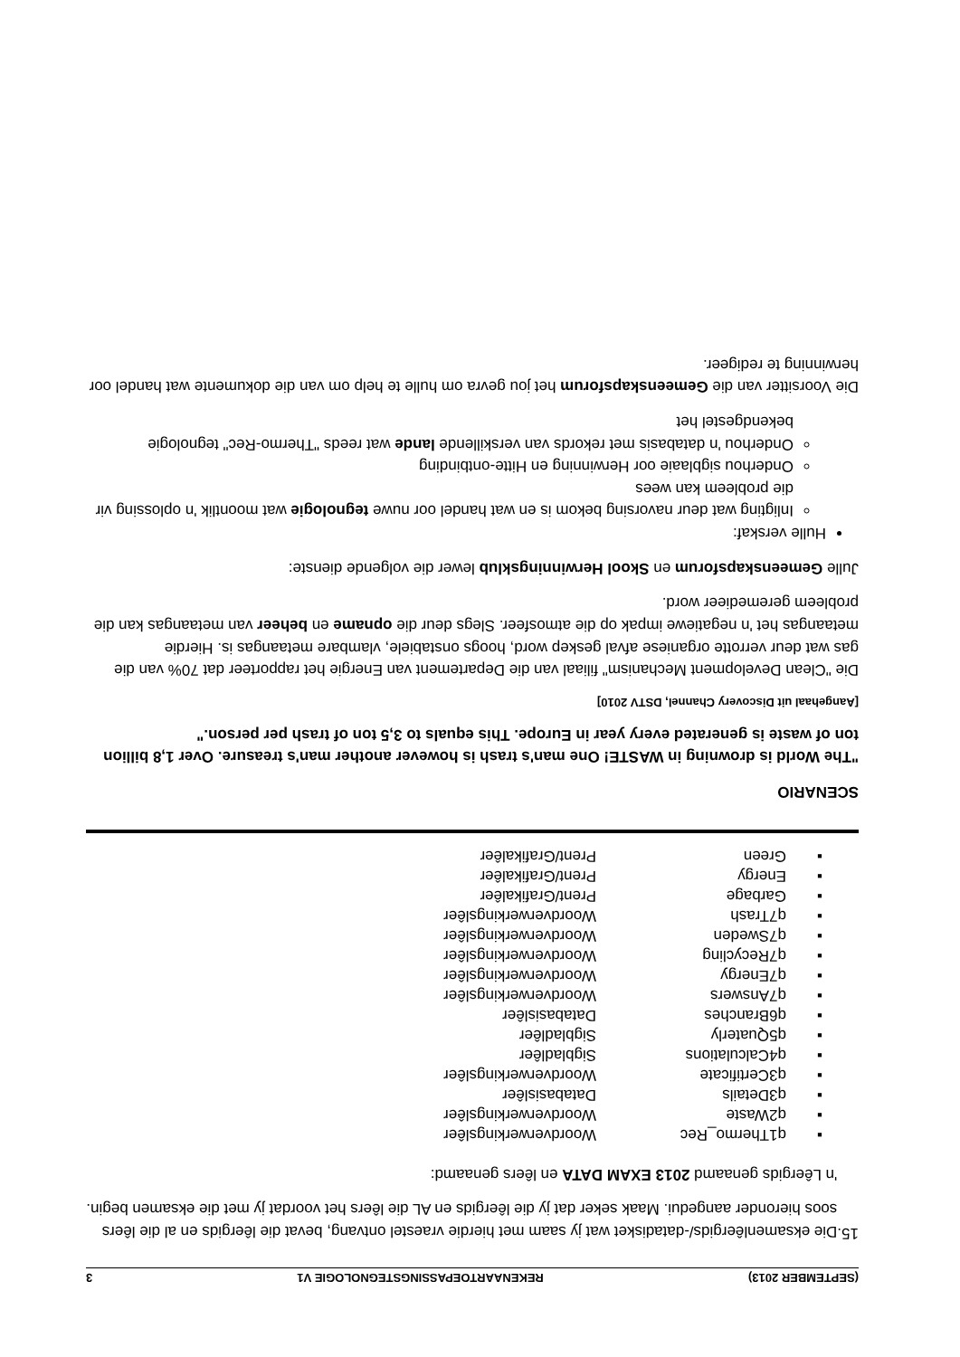(SEPTEMBER 2013) REKENAARTOEPASSINGSTEGNOLOGIE V1 3
15.
Die eksamenlêergids/-datadisket wat jy saam met hierdie vraestel ontvang, bevat die lêergids en al die lêers soos hieronder aangedui. Maak seker dat jy die lêergids en AL die lêers het voordat jy met die eksamen begin.
'n Lêergids genaamd 2013 EXAM DATA en lêers genaamd:
| ▪ | q1Thermo_Rec | Woordverwerkingslêer |
| ▪ | q2Waste | Woordverwerkingslêer |
| ▪ | q3Details | Databasislêer |
| ▪ | q3Certificate | Woordverwerkingslêer |
| ▪ | q4Calculations | Sigbladlêer |
| ▪ | q5Quaterly | Sigbladlêer |
| ▪ | q6Branches | Databasislêer |
| ▪ | q7Answers | Woordverwerkingslêer |
| ▪ | q7Energy | Woordverwerkingslêer |
| ▪ | q7Recycling | Woordverwerkingslêer |
| ▪ | q7Sweden | Woordverwerkingslêer |
| ▪ | q7Trash | Woordverwerkingslêer |
| ▪ | Garbage | Prent/Grafikalêer |
| ▪ | Energy | Prent/Grafikalêer |
| ▪ | Green | Prent/Grafikalêer |
SCENARIO
"The World is drowning in WASTE! One man's trash is however another man's treasure. Over 1,8 billion ton of waste is generated every year in Europe. This equals to 3,5 ton of trash per person."
[Aangehaal uit Discovery Channel, DSTV 2010]
Die "Clean Development Mechanism" filiaal van die Departement van Energie het rapporteer dat 70% van die gas wat deur verrotte organiese afval geskep word, hoogs onstabiele, vlambare metaangas is. Hierdie metaangas het 'n negatiewe impak op die atmosfeer. Slegs deur die opname en beheer van metaangas kan die probleem geremedieer word.
Julle Gemeenskapsforum en Skool Herwinningsklub lewer die volgende dienste:
Hulle verskaf:
Inligting wat deur navorsing bekom is en wat handel oor nuwe tegnologie wat moontlik 'n oplossing vir die probleem kan wees
Onderhou sigblaaie oor Herwinning en Hitte-ontbinding
Onderhou 'n databasis met rekords van verskillende lande wat reeds "Thermo-Rec" tegnologie bekendgestel het
Die Voorsitter van die Gemeenskapsforum het jou gevra om hulle te help om van die dokumente wat handel oor herwinning te redigeer.